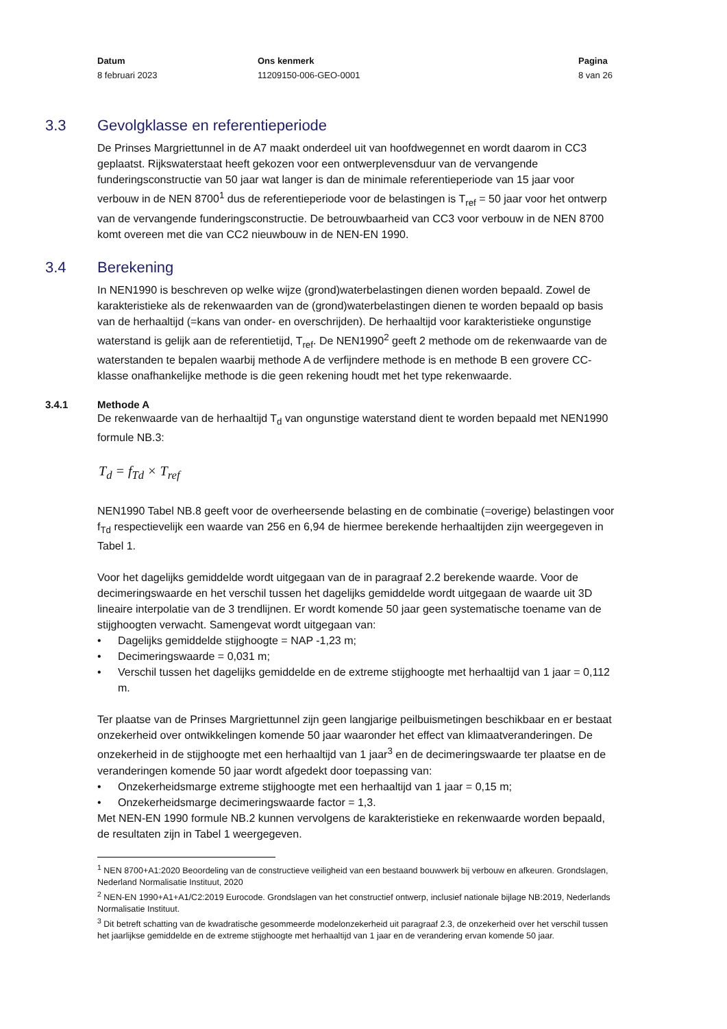Datum
8 februari 2023
Ons kenmerk
11209150-006-GEO-0001
Pagina
8 van 26
3.3 Gevolgklasse en referentieperiode
De Prinses Margriettunnel in de A7 maakt onderdeel uit van hoofdwegennet en wordt daarom in CC3 geplaatst. Rijkswaterstaat heeft gekozen voor een ontwerplevensduur van de vervangende funderingsconstructie van 50 jaar wat langer is dan de minimale referentieperiode van 15 jaar voor verbouw in de NEN 8700<sup>1</sup> dus de referentieperiode voor de belastingen is T<sub>ref</sub> = 50 jaar voor het ontwerp van de vervangende funderingsconstructie. De betrouwbaarheid van CC3 voor verbouw in de NEN 8700 komt overeen met die van CC2 nieuwbouw in de NEN-EN 1990.
3.4 Berekening
In NEN1990 is beschreven op welke wijze (grond)waterbelastingen dienen worden bepaald. Zowel de karakteristieke als de rekenwaarden van de (grond)waterbelastingen dienen te worden bepaald op basis van de herhaaltijd (=kans van onder- en overschrijden). De herhaaltijd voor karakteristieke ongunstige waterstand is gelijk aan de referentietijd, T<sub>ref</sub>. De NEN1990<sup>2</sup> geeft 2 methode om de rekenwaarde van de waterstanden te bepalen waarbij methode A de verfijndere methode is en methode B een grovere CC-klasse onafhankelijke methode is die geen rekening houdt met het type rekenwaarde.
3.4.1 Methode A
De rekenwaarde van de herhaaltijd T<sub>d</sub> van ongunstige waterstand dient te worden bepaald met NEN1990 formule NB.3:
T<sub>d</sub> = f<sub>Td</sub> × T<sub>ref</sub>
NEN1990 Tabel NB.8 geeft voor de overheersende belasting en de combinatie (=overige) belastingen voor f<sub>Td</sub> respectievelijk een waarde van 256 en 6,94 de hiermee berekende herhaaltijden zijn weergegeven in Tabel 1.
Voor het dagelijks gemiddelde wordt uitgegaan van de in paragraaf 2.2 berekende waarde. Voor de decimeringswaarde en het verschil tussen het dagelijks gemiddelde wordt uitgegaan de waarde uit 3D lineaire interpolatie van de 3 trendlijnen. Er wordt komende 50 jaar geen systematische toename van de stijghoogten verwacht. Samengevat wordt uitgegaan van:
• Dagelijks gemiddelde stijghoogte = NAP -1,23 m;
• Decimeringswaarde = 0,031 m;
• Verschil tussen het dagelijks gemiddelde en de extreme stijghoogte met herhaaltijd van 1 jaar = 0,112 m.
Ter plaatse van de Prinses Margriettunnel zijn geen langjarige peilbuismetingen beschikbaar en er bestaat onzekerheid over ontwikkelingen komende 50 jaar waaronder het effect van klimaatveranderingen. De onzekerheid in de stijghoogte met een herhaaltijd van 1 jaar<sup>3</sup> en de decimeringswaarde ter plaatse en de veranderingen komende 50 jaar wordt afgedekt door toepassing van:
• Onzekerheidsmarge extreme stijghoogte met een herhaaltijd van 1 jaar = 0,15 m;
• Onzekerheidsmarge decimeringswaarde factor = 1,3.
Met NEN-EN 1990 formule NB.2 kunnen vervolgens de karakteristieke en rekenwaarde worden bepaald, de resultaten zijn in Tabel 1 weergegeven.
<sup>1</sup> NEN 8700+A1:2020 Beoordeling van de constructieve veiligheid van een bestaand bouwwerk bij verbouw en afkeuren. Grondslagen, Nederland Normalisatie Instituut, 2020
<sup>2</sup> NEN-EN 1990+A1+A1/C2:2019 Eurocode. Grondslagen van het constructief ontwerp, inclusief nationale bijlage NB:2019, Nederlands Normalisatie Instituut.
<sup>3</sup> Dit betreft schatting van de kwadratische gesommeerde modelonzekerheid uit paragraaf 2.3, de onzekerheid over het verschil tussen het jaarlijkse gemiddelde en de extreme stijghoogte met herhaaltijd van 1 jaar en de verandering ervan komende 50 jaar.